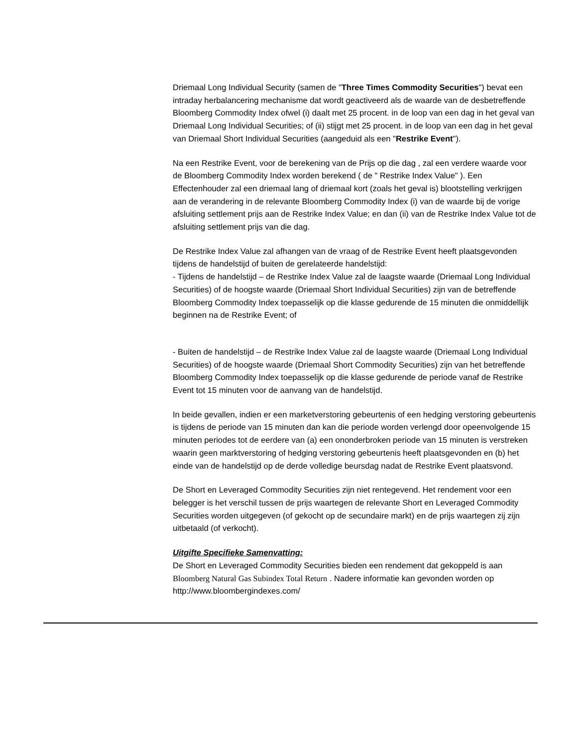Driemaal Long Individual Security (samen de "Three Times Commodity Securities") bevat een intraday herbalancering mechanisme dat wordt geactiveerd als de waarde van de desbetreffende Bloomberg Commodity Index ofwel (i) daalt met 25 procent. in de loop van een dag in het geval van Driemaal Long Individual Securities; of (ii) stijgt met 25 procent. in de loop van een dag in het geval van Driemaal Short Individual Securities (aangeduid als een "Restrike Event").
Na een Restrike Event, voor de berekening van de Prijs op die dag , zal een verdere waarde voor de Bloomberg Commodity Index worden berekend ( de " Restrike Index Value" ). Een Effectenhouder zal een driemaal lang of driemaal kort (zoals het geval is) blootstelling verkrijgen aan de verandering in de relevante Bloomberg Commodity Index (i) van de waarde bij de vorige afsluiting settlement prijs aan de Restrike Index Value; en dan (ii) van de Restrike Index Value tot de afsluiting settlement prijs van die dag.
De Restrike Index Value zal afhangen van de vraag of de Restrike Event heeft plaatsgevonden tijdens de handelstijd of buiten de gerelateerde handelstijd:
- Tijdens de handelstijd – de Restrike Index Value zal de laagste waarde (Driemaal Long Individual Securities) of de hoogste waarde (Driemaal Short Individual Securities) zijn van de betreffende Bloomberg Commodity Index toepasselijk op die klasse gedurende de 15 minuten die onmiddellijk beginnen na de Restrike Event; of
- Buiten de handelstijd – de Restrike Index Value zal de laagste waarde (Driemaal Long Individual Securities) of de hoogste waarde (Driemaal Short Commodity Securities) zijn van het betreffende Bloomberg Commodity Index toepasselijk op die klasse gedurende de periode vanaf de Restrike Event tot 15 minuten voor de aanvang van de handelstijd.
In beide gevallen, indien er een marketverstoring gebeurtenis of een hedging verstoring gebeurtenis is tijdens de periode van 15 minuten dan kan die periode worden verlengd door opeenvolgende 15 minuten periodes tot de eerdere van (a) een ononderbroken periode van 15 minuten is verstreken waarin geen marktverstoring of hedging verstoring gebeurtenis heeft plaatsgevonden en (b) het einde van de handelstijd op de derde volledige beursdag nadat de Restrike Event plaatsvond.
De Short en Leveraged Commodity Securities zijn niet rentegevend. Het rendement voor een belegger is het verschil tussen de prijs waartegen de relevante Short en Leveraged Commodity Securities worden uitgegeven (of gekocht op de secundaire markt) en de prijs waartegen zij zijn uitbetaald (of verkocht).
Uitgifte Specifieke Samenvatting:
De Short en Leveraged Commodity Securities bieden een rendement dat gekoppeld is aan Bloomberg Natural Gas Subindex Total Return . Nadere informatie kan gevonden worden op http://www.bloombergindexes.com/